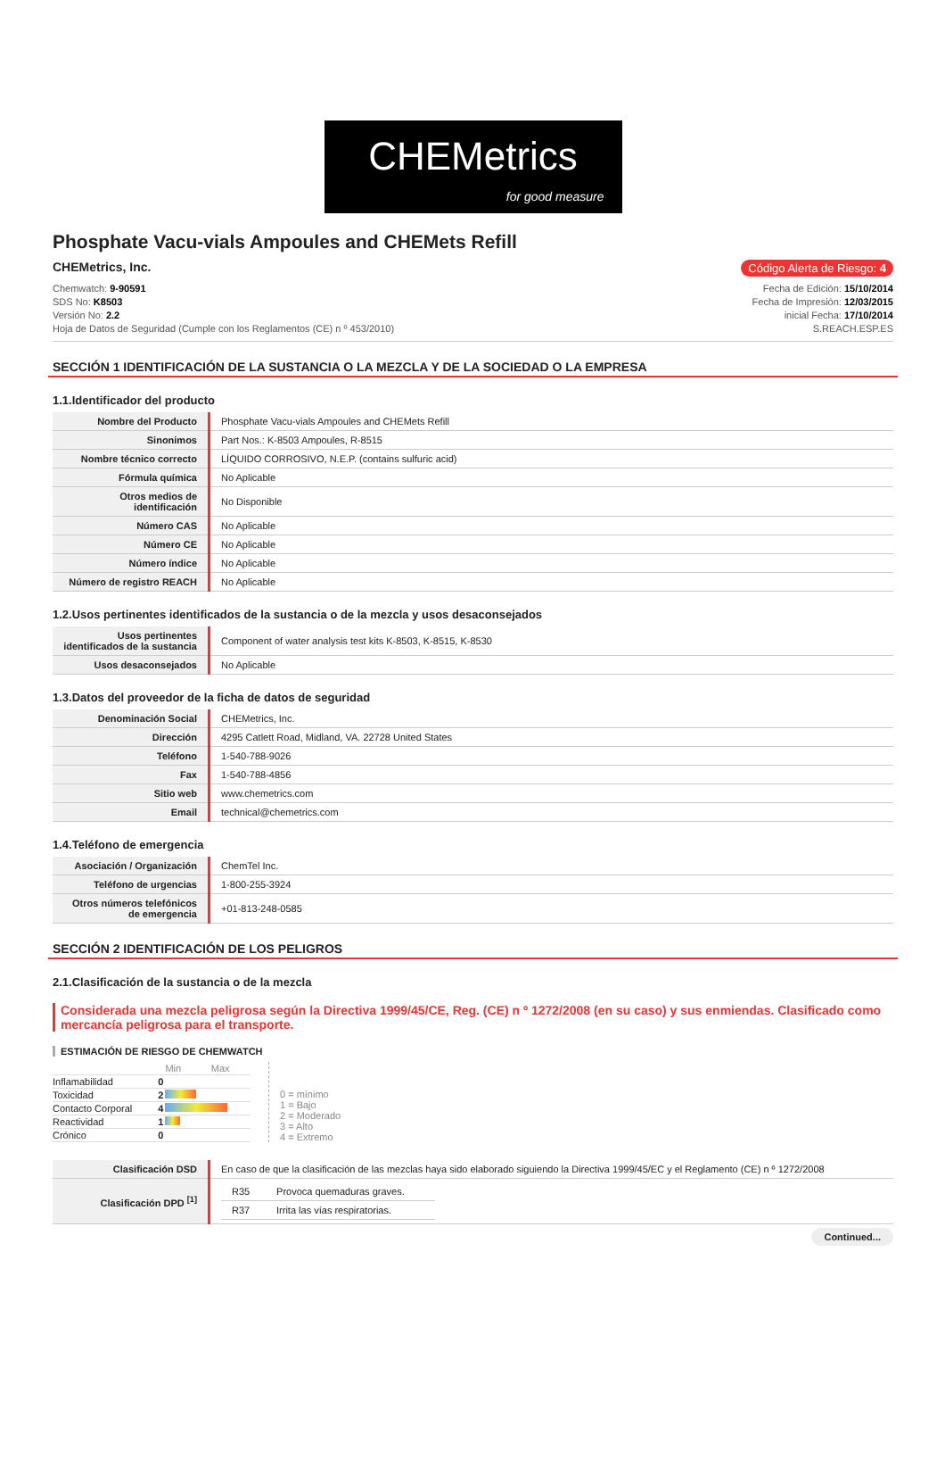CHEMetrics
for good measure
Phosphate Vacu-vials Ampoules and CHEMets Refill
CHEMetrics, Inc. Código Alerta de Riesgo: 4
Chemwatch: 9-90591
SDS No: K8503
Versión No: 2.2
Hoja de Datos de Seguridad (Cumple con los Reglamentos (CE) n º 453/2010)
Fecha de Edición: 15/10/2014
Fecha de Impresión: 12/03/2015
inicial Fecha: 17/10/2014
S.REACH.ESP.ES
SECCIÓN 1 IDENTIFICACIÓN DE LA SUSTANCIA O LA MEZCLA Y DE LA SOCIEDAD O LA EMPRESA
1.1.Identificador del producto
| Nombre del Producto | Phosphate Vacu-vials Ampoules and CHEMets Refill |
| Sinonimos | Part Nos.: K-8503 Ampoules, R-8515 |
| Nombre técnico correcto | LÍQUIDO CORROSIVO, N.E.P. (contains sulfuric acid) |
| Fórmula química | No Aplicable |
| Otros medios de identificación | No Disponible |
| Número CAS | No Aplicable |
| Número CE | No Aplicable |
| Número índice | No Aplicable |
| Número de registro REACH | No Aplicable |
1.2.Usos pertinentes identificados de la sustancia o de la mezcla y usos desaconsejados
| Usos pertinentes identificados de la sustancia | Component of water analysis test kits K-8503, K-8515, K-8530 |
| Usos desaconsejados | No Aplicable |
1.3.Datos del proveedor de la ficha de datos de seguridad
| Denominación Social | CHEMetrics, Inc. |
| Dirección | 4295 Catlett Road, Midland, VA. 22728 United States |
| Teléfono | 1-540-788-9026 |
| Fax | 1-540-788-4856 |
| Sitio web | www.chemetrics.com |
| Email | technical@chemetrics.com |
1.4.Teléfono de emergencia
| Asociación / Organización | ChemTel Inc. |
| Teléfono de urgencias | 1-800-255-3924 |
| Otros números telefónicos de emergencia | +01-813-248-0585 |
SECCIÓN 2 IDENTIFICACIÓN DE LOS PELIGROS
2.1.Clasificación de la sustancia o de la mezcla
Considerada una mezcla peligrosa según la Directiva 1999/45/CE, Reg. (CE) n º 1272/2008 (en su caso) y sus enmiendas. Clasificado como mercancía peligrosa para el transporte.
ESTIMACIÓN DE RIESGO DE CHEMWATCH
| | | Min Max |
| Inflamabilidad | 0 | |
| Toxicidad | 2 | |
| Contacto Corporal | 4 | |
| Reactividad | 1 | |
| Crónico | 0 | |
0 = mínimo
1 = Bajo
2 = Moderado
3 = Alto
4 = Extremo
| Clasificación DSD | En caso de que la clasificación de las mezclas haya sido elaborado siguiendo la Directiva 1999/45/EC y el Reglamento (CE) n º 1272/2008 |
| Clasificación DPD <sup>[1]</sup> | / R35 / Provoca quemaduras graves. / / R37 / Irrita las vías respiratorias. / |
Continued...